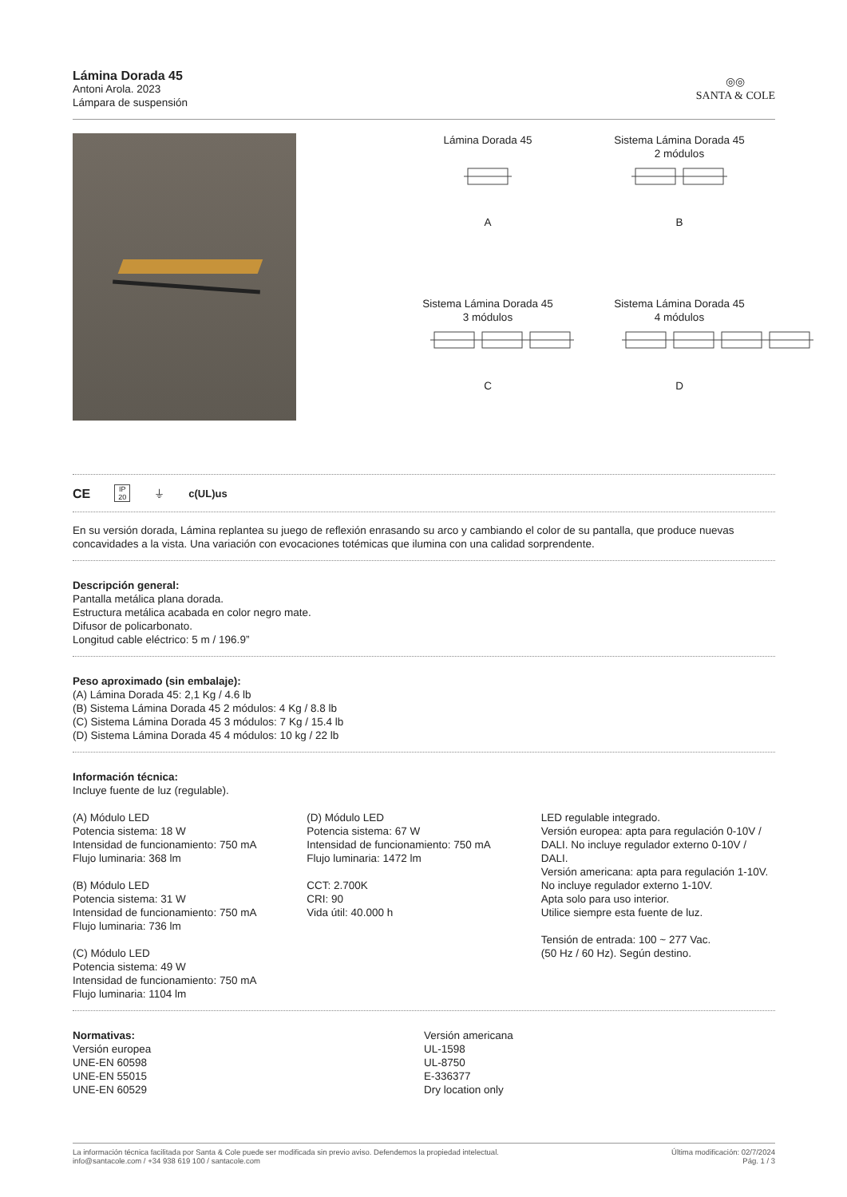Lámina Dorada 45
Antoni Arola. 2023
Lámpara de suspensión
◎◎
SANTA & COLE
Lámina Dorada 45
A
Sistema Lámina Dorada 45
2 módulos
B
Sistema Lámina Dorada 45
3 módulos
C
Sistema Lámina Dorada 45
4 módulos
D
CE IP
20 ⏚ c(UL)us
En su versión dorada, Lámina replantea su juego de reflexión enrasando su arco y cambiando el color de su pantalla, que produce nuevas concavidades a la vista. Una variación con evocaciones totémicas que ilumina con una calidad sorprendente.
Descripción general:
Pantalla metálica plana dorada.
Estructura metálica acabada en color negro mate.
Difusor de policarbonato.
Longitud cable eléctrico: 5 m / 196.9”
Peso aproximado (sin embalaje):
(A) Lámina Dorada 45: 2,1 Kg / 4.6 lb
(B) Sistema Lámina Dorada 45 2 módulos: 4 Kg / 8.8 lb
(C) Sistema Lámina Dorada 45 3 módulos: 7 Kg / 15.4 lb
(D) Sistema Lámina Dorada 45 4 módulos: 10 kg / 22 lb
Información técnica:
Incluye fuente de luz (regulable).
(A) Módulo LED
Potencia sistema: 18 W
Intensidad de funcionamiento: 750 mA
Flujo luminaria: 368 lm
(B) Módulo LED
Potencia sistema: 31 W
Intensidad de funcionamiento: 750 mA
Flujo luminaria: 736 lm
(C) Módulo LED
Potencia sistema: 49 W
Intensidad de funcionamiento: 750 mA
Flujo luminaria: 1104 lm
(D) Módulo LED
Potencia sistema: 67 W
Intensidad de funcionamiento: 750 mA
Flujo luminaria: 1472 lm
CCT: 2.700K
CRI: 90
Vida útil: 40.000 h
LED regulable integrado.
Versión europea: apta para regulación 0-10V / DALI. No incluye regulador externo 0-10V / DALI.
Versión americana: apta para regulación 1-10V. No incluye regulador externo 1-10V.
Apta solo para uso interior.
Utilice siempre esta fuente de luz.
Tensión de entrada: 100 ~ 277 Vac.
(50 Hz / 60 Hz). Según destino.
Normativas:
Versión europea
UNE-EN 60598
UNE-EN 55015
UNE-EN 60529
Versión americana
UL-1598
UL-8750
E-336377
Dry location only
La información técnica facilitada por Santa & Cole puede ser modificada sin previo aviso. Defendemos la propiedad intelectual.
info@santacole.com / +34 938 619 100 / santacole.com
Última modificación: 02/7/2024
Pág. 1 / 3